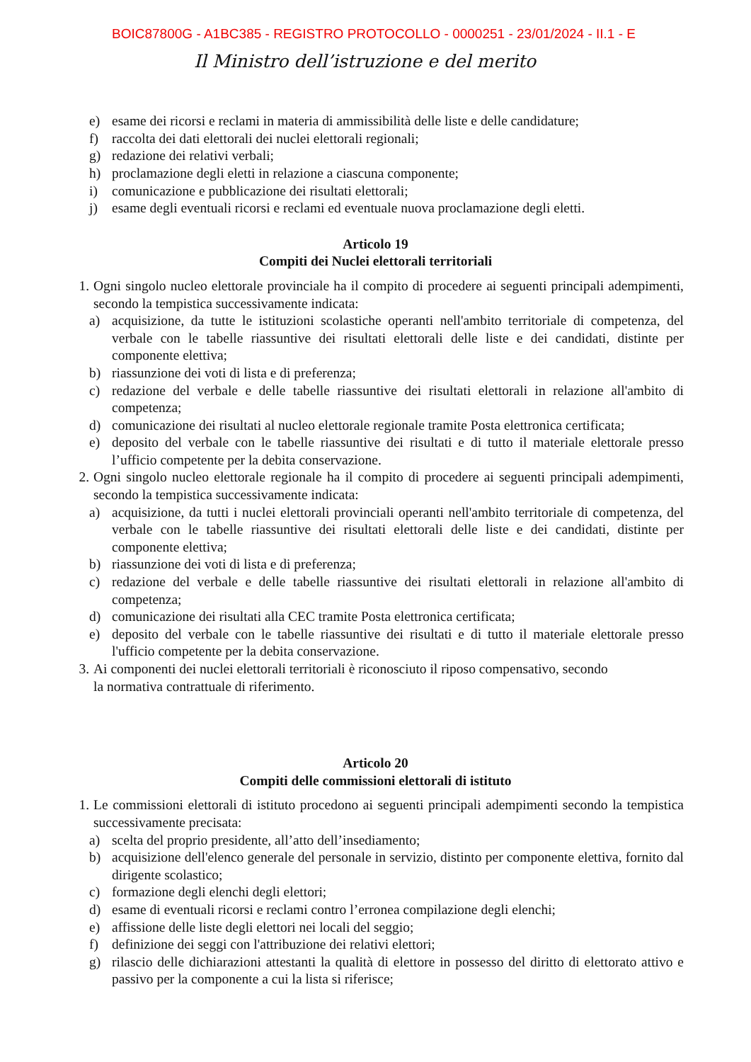BOIC87800G - A1BC385 - REGISTRO PROTOCOLLO - 0000251 - 23/01/2024 - II.1 - E
Il Ministro dell’istruzione e del merito
e) esame dei ricorsi e reclami in materia di ammissibilità delle liste e delle candidature;
f) raccolta dei dati elettorali dei nuclei elettorali regionali;
g) redazione dei relativi verbali;
h) proclamazione degli eletti in relazione a ciascuna componente;
i) comunicazione e pubblicazione dei risultati elettorali;
j) esame degli eventuali ricorsi e reclami ed eventuale nuova proclamazione degli eletti.
Articolo 19
Compiti dei Nuclei elettorali territoriali
1. Ogni singolo nucleo elettorale provinciale ha il compito di procedere ai seguenti principali adempimenti, secondo la tempistica successivamente indicata:
a) acquisizione, da tutte le istituzioni scolastiche operanti nell'ambito territoriale di competenza, del verbale con le tabelle riassuntive dei risultati elettorali delle liste e dei candidati, distinte per componente elettiva;
b) riassunzione dei voti di lista e di preferenza;
c) redazione del verbale e delle tabelle riassuntive dei risultati elettorali in relazione all'ambito di competenza;
d) comunicazione dei risultati al nucleo elettorale regionale tramite Posta elettronica certificata;
e) deposito del verbale con le tabelle riassuntive dei risultati e di tutto il materiale elettorale presso l’ufficio competente per la debita conservazione.
2. Ogni singolo nucleo elettorale regionale ha il compito di procedere ai seguenti principali adempimenti, secondo la tempistica successivamente indicata:
a) acquisizione, da tutti i nuclei elettorali provinciali operanti nell'ambito territoriale di competenza, del verbale con le tabelle riassuntive dei risultati elettorali delle liste e dei candidati, distinte per componente elettiva;
b) riassunzione dei voti di lista e di preferenza;
c) redazione del verbale e delle tabelle riassuntive dei risultati elettorali in relazione all'ambito di competenza;
d) comunicazione dei risultati alla CEC tramite Posta elettronica certificata;
e) deposito del verbale con le tabelle riassuntive dei risultati e di tutto il materiale elettorale presso l'ufficio competente per la debita conservazione.
3. Ai componenti dei nuclei elettorali territoriali è riconosciuto il riposo compensativo, secondo
la normativa contrattuale di riferimento.
Articolo 20
Compiti delle commissioni elettorali di istituto
1. Le commissioni elettorali di istituto procedono ai seguenti principali adempimenti secondo la tempistica successivamente precisata:
a) scelta del proprio presidente, all’atto dell’insediamento;
b) acquisizione dell'elenco generale del personale in servizio, distinto per componente elettiva, fornito dal dirigente scolastico;
c) formazione degli elenchi degli elettori;
d) esame di eventuali ricorsi e reclami contro l’erronea compilazione degli elenchi;
e) affissione delle liste degli elettori nei locali del seggio;
f) definizione dei seggi con l'attribuzione dei relativi elettori;
g) rilascio delle dichiarazioni attestanti la qualità di elettore in possesso del diritto di elettorato attivo e passivo per la componente a cui la lista si riferisce;